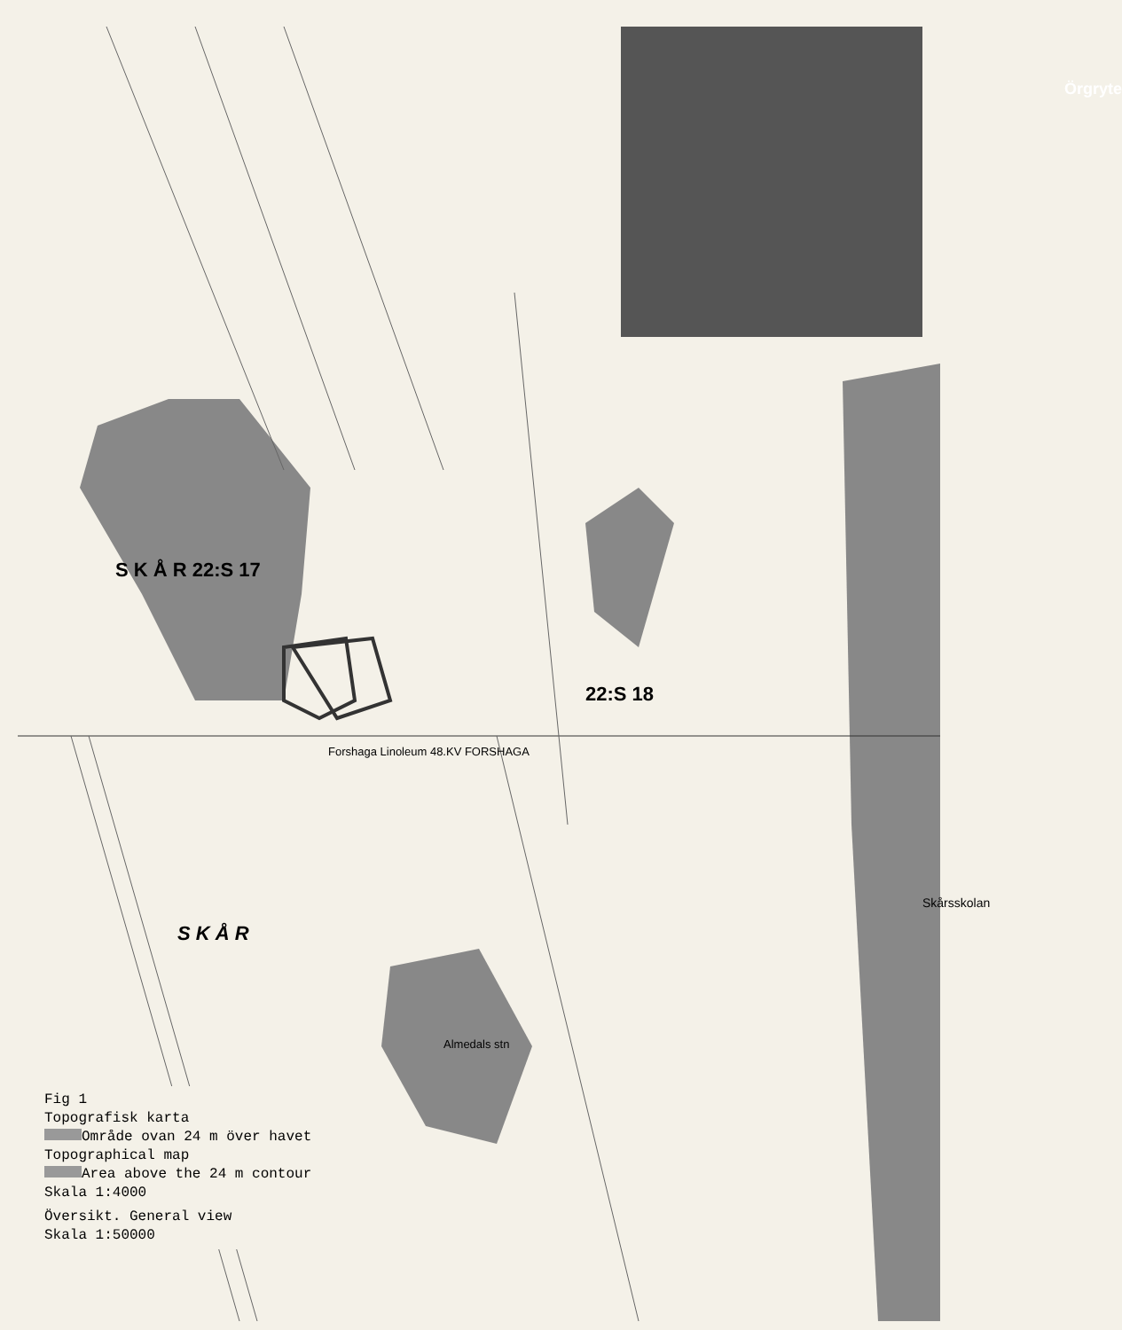S K Å R 22:S 17
22:S 18
Örgryte
S K Å R
Skårsskolan
Forshaga Linoleum 48.KV FORSHAGA
Almedals stn
Fig 1
Topografisk karta
Område ovan 24 m över havet
Topographical map
Area above the 24 m contour
Skala 1:4000
Översikt. General view
Skala 1:50000